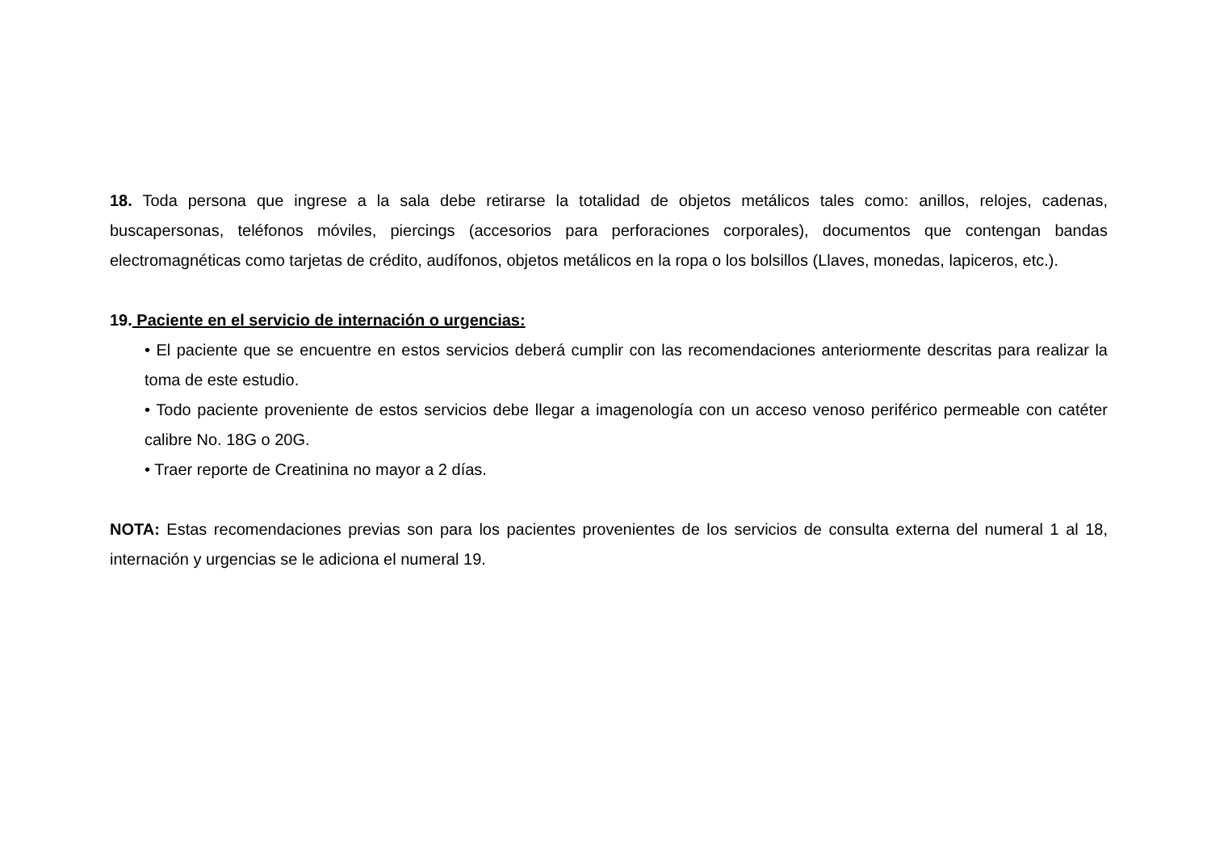18. Toda persona que ingrese a la sala debe retirarse la totalidad de objetos metálicos tales como: anillos, relojes, cadenas, buscapersonas, teléfonos móviles, piercings (accesorios para perforaciones corporales), documentos que contengan bandas electromagnéticas como tarjetas de crédito, audífonos, objetos metálicos en la ropa o los bolsillos (Llaves, monedas, lapiceros, etc.).
19. Paciente en el servicio de internación o urgencias:
• El paciente que se encuentre en estos servicios deberá cumplir con las recomendaciones anteriormente descritas para realizar la toma de este estudio.
• Todo paciente proveniente de estos servicios debe llegar a imagenología con un acceso venoso periférico permeable con catéter calibre No. 18G o 20G.
• Traer reporte de Creatinina no mayor a 2 días.
NOTA: Estas recomendaciones previas son para los pacientes provenientes de los servicios de consulta externa del numeral 1 al 18, internación y urgencias se le adiciona el numeral 19.